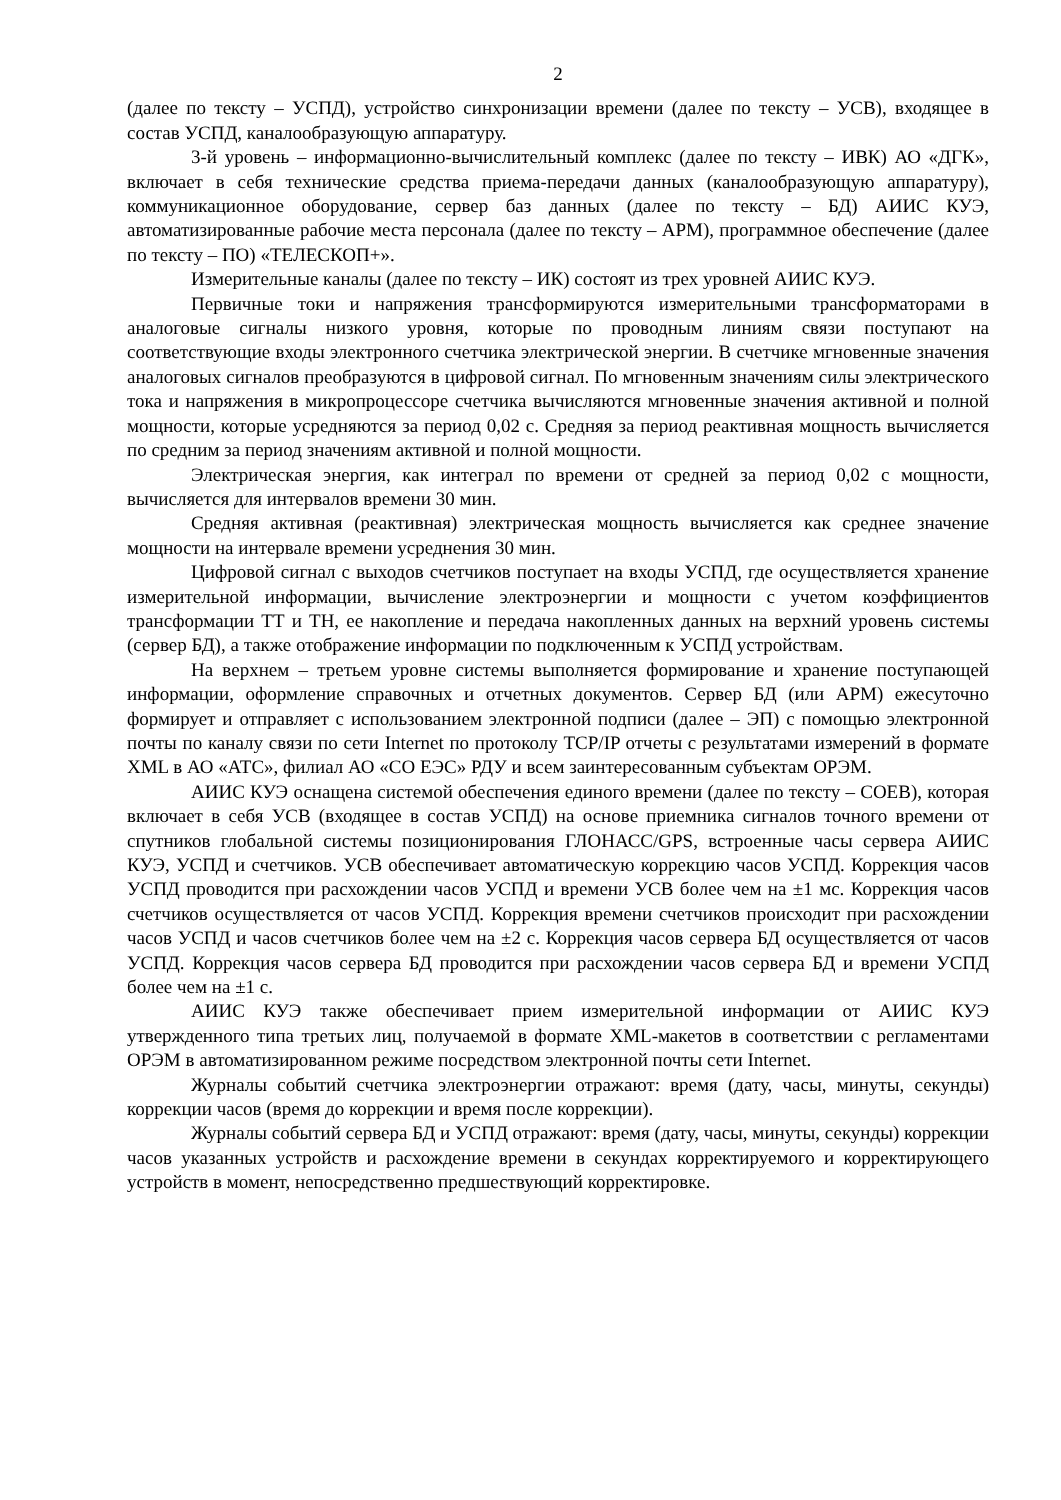2
(далее по тексту – УСПД), устройство синхронизации времени (далее по тексту – УСВ), входящее в состав УСПД, каналообразующую аппаратуру.
3-й уровень – информационно-вычислительный комплекс (далее по тексту – ИВК) АО «ДГК», включает в себя технические средства приема-передачи данных (каналообразующую аппаратуру), коммуникационное оборудование, сервер баз данных (далее по тексту – БД) АИИС КУЭ, автоматизированные рабочие места персонала (далее по тексту – АРМ), программное обеспечение (далее по тексту – ПО) «ТЕЛЕСКОП+».
Измерительные каналы (далее по тексту – ИК) состоят из трех уровней АИИС КУЭ.
Первичные токи и напряжения трансформируются измерительными трансформаторами в аналоговые сигналы низкого уровня, которые по проводным линиям связи поступают на соответствующие входы электронного счетчика электрической энергии. В счетчике мгновенные значения аналоговых сигналов преобразуются в цифровой сигнал. По мгновенным значениям силы электрического тока и напряжения в микропроцессоре счетчика вычисляются мгновенные значения активной и полной мощности, которые усредняются за период 0,02 с. Средняя за период реактивная мощность вычисляется по средним за период значениям активной и полной мощности.
Электрическая энергия, как интеграл по времени от средней за период 0,02 с мощности, вычисляется для интервалов времени 30 мин.
Средняя активная (реактивная) электрическая мощность вычисляется как среднее значение мощности на интервале времени усреднения 30 мин.
Цифровой сигнал с выходов счетчиков поступает на входы УСПД, где осуществляется хранение измерительной информации, вычисление электроэнергии и мощности с учетом коэффициентов трансформации ТТ и ТН, ее накопление и передача накопленных данных на верхний уровень системы (сервер БД), а также отображение информации по подключенным к УСПД устройствам.
На верхнем – третьем уровне системы выполняется формирование и хранение поступающей информации, оформление справочных и отчетных документов. Сервер БД (или АРМ) ежесуточно формирует и отправляет с использованием электронной подписи (далее – ЭП) с помощью электронной почты по каналу связи по сети Internet по протоколу TCP/IP отчеты с результатами измерений в формате XML в АО «АТС», филиал АО «СО ЕЭС» РДУ и всем заинтересованным субъектам ОРЭМ.
АИИС КУЭ оснащена системой обеспечения единого времени (далее по тексту – СОЕВ), которая включает в себя УСВ (входящее в состав УСПД) на основе приемника сигналов точного времени от спутников глобальной системы позиционирования ГЛОНАСС/GPS, встроенные часы сервера АИИС КУЭ, УСПД и счетчиков. УСВ обеспечивает автоматическую коррекцию часов УСПД. Коррекция часов УСПД проводится при расхождении часов УСПД и времени УСВ более чем на ±1 мс. Коррекция часов счетчиков осуществляется от часов УСПД. Коррекция времени счетчиков происходит при расхождении часов УСПД и часов счетчиков более чем на ±2 с. Коррекция часов сервера БД осуществляется от часов УСПД. Коррекция часов сервера БД проводится при расхождении часов сервера БД и времени УСПД более чем на ±1 с.
АИИС КУЭ также обеспечивает прием измерительной информации от АИИС КУЭ утвержденного типа третьих лиц, получаемой в формате XML-макетов в соответствии с регламентами ОРЭМ в автоматизированном режиме посредством электронной почты сети Internet.
Журналы событий счетчика электроэнергии отражают: время (дату, часы, минуты, секунды) коррекции часов (время до коррекции и время после коррекции).
Журналы событий сервера БД и УСПД отражают: время (дату, часы, минуты, секунды) коррекции часов указанных устройств и расхождение времени в секундах корректируемого и корректирующего устройств в момент, непосредственно предшествующий корректировке.